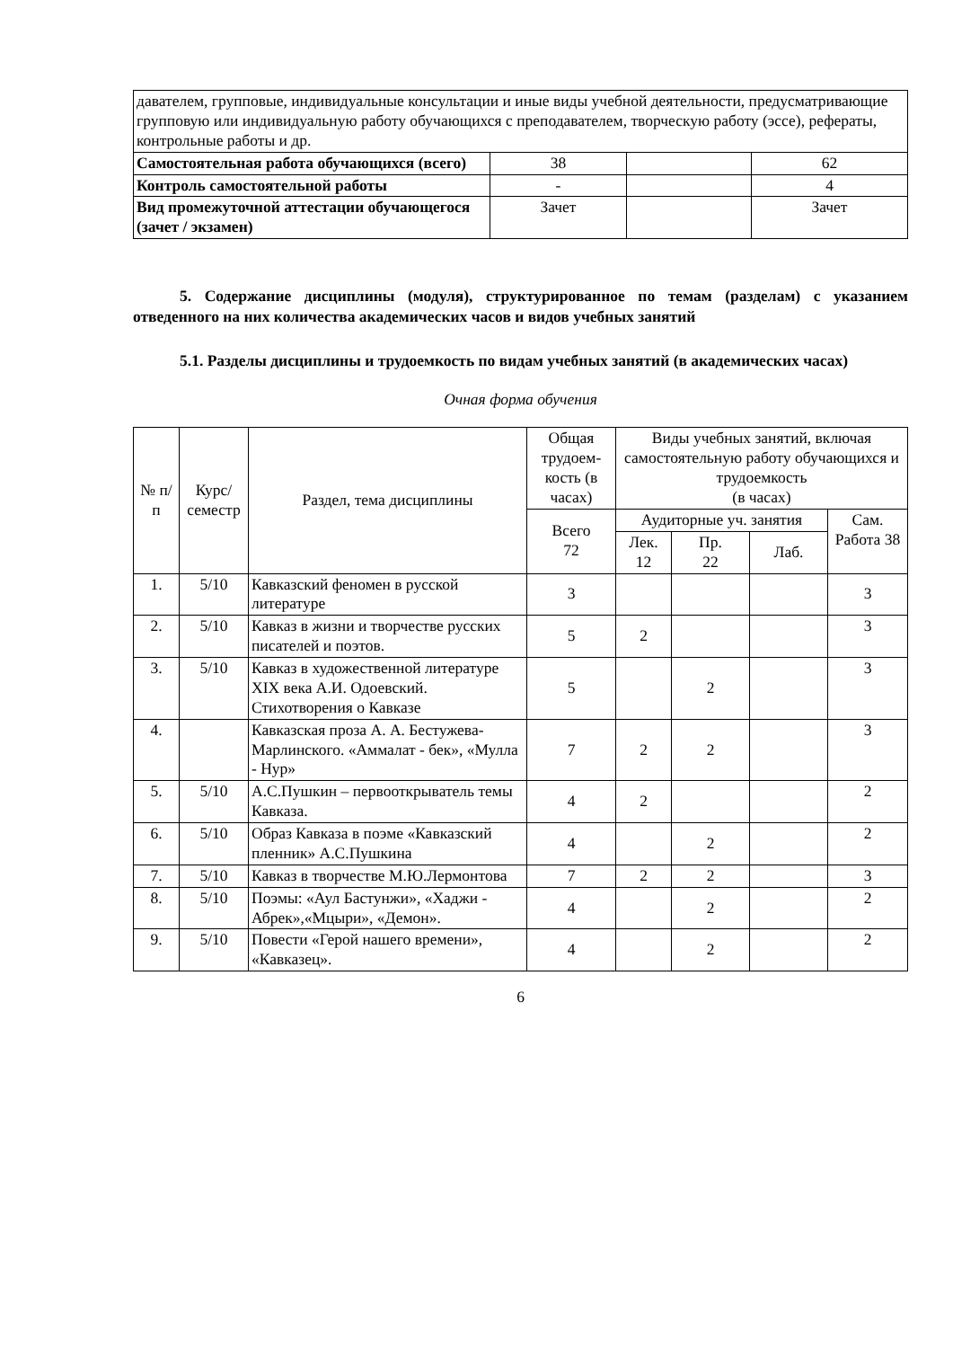| давателем, групповые, индивидуальные консультации и иные виды учебной деятельности, предусматривающие групповую или индивидуальную работу обучающихся с преподавателем, творческую работу (эссе), рефераты, контрольные работы и др. | | | |
| Самостоятельная работа обучающихся (всего) | 38 | | 62 |
| Контроль самостоятельной работы | - | | 4 |
| Вид промежуточной аттестации обучающегося (зачет / экзамен) | Зачет | | Зачет |
5. Содержание дисциплины (модуля), структурированное по темам (разделам) с указанием отведенного на них количества академических часов и видов учебных занятий
5.1. Разделы дисциплины и трудоемкость по видам учебных занятий (в академических часах)
Очная форма обучения
| № п/п | Курс/ семестр | Раздел, тема дисциплины | Общая трудоем-кость (в часах) | Виды учебных занятий, включая самостоятельную работу обучающихся и трудоемкость (в часах) | | | |
| --- | --- | --- | --- | --- | --- | --- | --- |
| | | | Всего 72 | Аудиторные уч. занятия | | | Сам. Работа 38 |
| | | | | Лек. 12 | Пр. 22 | Лаб. | |
| 1. | 5/10 | Кавказский феномен в русской литературе | 3 | | | | 3 |
| 2. | 5/10 | Кавказ в жизни и творчестве русских писателей и поэтов. | 5 | 2 | | | 3 |
| 3. | 5/10 | Кавказ в художественной литературе XIX века А.И. Одоевский. Стихотворения о Кавказе | 5 | | 2 | | 3 |
| 4. | | Кавказская проза А. А. Бестужева-Марлинского. «Аммалат - бек», «Мулла - Нур» | 7 | 2 | 2 | | 3 |
| 5. | 5/10 | А.С.Пушкин – первооткрыватель темы Кавказа. | 4 | 2 | | | 2 |
| 6. | 5/10 | Образ Кавказа в поэме «Кавказский пленник» А.С.Пушкина | 4 | | 2 | | 2 |
| 7. | 5/10 | Кавказ в творчестве М.Ю.Лермонтова | 7 | 2 | 2 | | 3 |
| 8. | 5/10 | Поэмы: «Аул Бастунжи», «Хаджи - Абрек»,«Мцыри», «Демон». | 4 | | 2 | | 2 |
| 9. | 5/10 | Повести «Герой нашего времени», «Кавказец». | 4 | | 2 | | 2 |
6